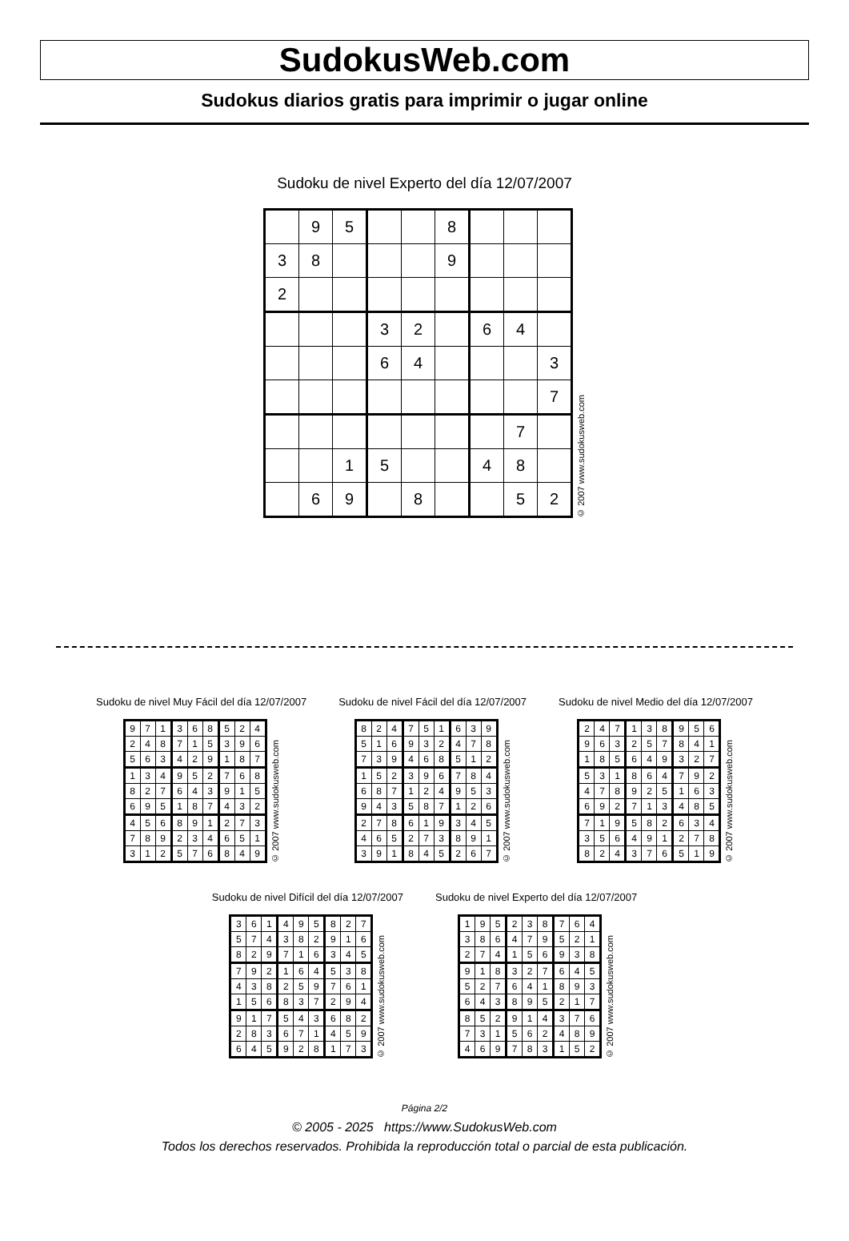SudokusWeb.com
Sudokus diarios gratis para imprimir o jugar online
Sudoku de nivel Experto del día 12/07/2007
| | 9 | 5 | | | 8 | | | |
| 3 | 8 | | | | 9 | | | |
| 2 | | | | | | | | |
| | | | 3 | 2 | | 6 | 4 | |
| | | | 6 | 4 | | | | 3 |
| | | | | | | | | 7 |
| | | | | | | | 7 | |
| | | 1 | 5 | | | 4 | 8 | |
| | 6 | 9 | | 8 | | | 5 | 2 |
© 2007 www.sudokusweb.com
Sudoku de nivel Muy Fácil del día 12/07/2007
| 9 | 7 | 1 | 3 | 6 | 8 | 5 | 2 | 4 |
| 2 | 4 | 8 | 7 | 1 | 5 | 3 | 9 | 6 |
| 5 | 6 | 3 | 4 | 2 | 9 | 1 | 8 | 7 |
| 1 | 3 | 4 | 9 | 5 | 2 | 7 | 6 | 8 |
| 8 | 2 | 7 | 6 | 4 | 3 | 9 | 1 | 5 |
| 6 | 9 | 5 | 1 | 8 | 7 | 4 | 3 | 2 |
| 4 | 5 | 6 | 8 | 9 | 1 | 2 | 7 | 3 |
| 7 | 8 | 9 | 2 | 3 | 4 | 6 | 5 | 1 |
| 3 | 1 | 2 | 5 | 7 | 6 | 8 | 4 | 9 |
© 2007 www.sudokusweb.com
Sudoku de nivel Fácil del día 12/07/2007
| 8 | 2 | 4 | 7 | 5 | 1 | 6 | 3 | 9 |
| 5 | 1 | 6 | 9 | 3 | 2 | 4 | 7 | 8 |
| 7 | 3 | 9 | 4 | 6 | 8 | 5 | 1 | 2 |
| 1 | 5 | 2 | 3 | 9 | 6 | 7 | 8 | 4 |
| 6 | 8 | 7 | 1 | 2 | 4 | 9 | 5 | 3 |
| 9 | 4 | 3 | 5 | 8 | 7 | 1 | 2 | 6 |
| 2 | 7 | 8 | 6 | 1 | 9 | 3 | 4 | 5 |
| 4 | 6 | 5 | 2 | 7 | 3 | 8 | 9 | 1 |
| 3 | 9 | 1 | 8 | 4 | 5 | 2 | 6 | 7 |
© 2007 www.sudokusweb.com
Sudoku de nivel Medio del día 12/07/2007
| 2 | 4 | 7 | 1 | 3 | 8 | 9 | 5 | 6 |
| 9 | 6 | 3 | 2 | 5 | 7 | 8 | 4 | 1 |
| 1 | 8 | 5 | 6 | 4 | 9 | 3 | 2 | 7 |
| 5 | 3 | 1 | 8 | 6 | 4 | 7 | 9 | 2 |
| 4 | 7 | 8 | 9 | 2 | 5 | 1 | 6 | 3 |
| 6 | 9 | 2 | 7 | 1 | 3 | 4 | 8 | 5 |
| 7 | 1 | 9 | 5 | 8 | 2 | 6 | 3 | 4 |
| 3 | 5 | 6 | 4 | 9 | 1 | 2 | 7 | 8 |
| 8 | 2 | 4 | 3 | 7 | 6 | 5 | 1 | 9 |
© 2007 www.sudokusweb.com
Sudoku de nivel Difícil del día 12/07/2007
| 3 | 6 | 1 | 4 | 9 | 5 | 8 | 2 | 7 |
| 5 | 7 | 4 | 3 | 8 | 2 | 9 | 1 | 6 |
| 8 | 2 | 9 | 7 | 1 | 6 | 3 | 4 | 5 |
| 7 | 9 | 2 | 1 | 6 | 4 | 5 | 3 | 8 |
| 4 | 3 | 8 | 2 | 5 | 9 | 7 | 6 | 1 |
| 1 | 5 | 6 | 8 | 3 | 7 | 2 | 9 | 4 |
| 9 | 1 | 7 | 5 | 4 | 3 | 6 | 8 | 2 |
| 2 | 8 | 3 | 6 | 7 | 1 | 4 | 5 | 9 |
| 6 | 4 | 5 | 9 | 2 | 8 | 1 | 7 | 3 |
© 2007 www.sudokusweb.com
Sudoku de nivel Experto del día 12/07/2007
| 1 | 9 | 5 | 2 | 3 | 8 | 7 | 6 | 4 |
| 3 | 8 | 6 | 4 | 7 | 9 | 5 | 2 | 1 |
| 2 | 7 | 4 | 1 | 5 | 6 | 9 | 3 | 8 |
| 9 | 1 | 8 | 3 | 2 | 7 | 6 | 4 | 5 |
| 5 | 2 | 7 | 6 | 4 | 1 | 8 | 9 | 3 |
| 6 | 4 | 3 | 8 | 9 | 5 | 2 | 1 | 7 |
| 8 | 5 | 2 | 9 | 1 | 4 | 3 | 7 | 6 |
| 7 | 3 | 1 | 5 | 6 | 2 | 4 | 8 | 9 |
| 4 | 6 | 9 | 7 | 8 | 3 | 1 | 5 | 2 |
© 2007 www.sudokusweb.com
Página 2/2
© 2005 - 2025 https://www.SudokusWeb.com
Todos los derechos reservados. Prohibida la reproducción total o parcial de esta publicación.